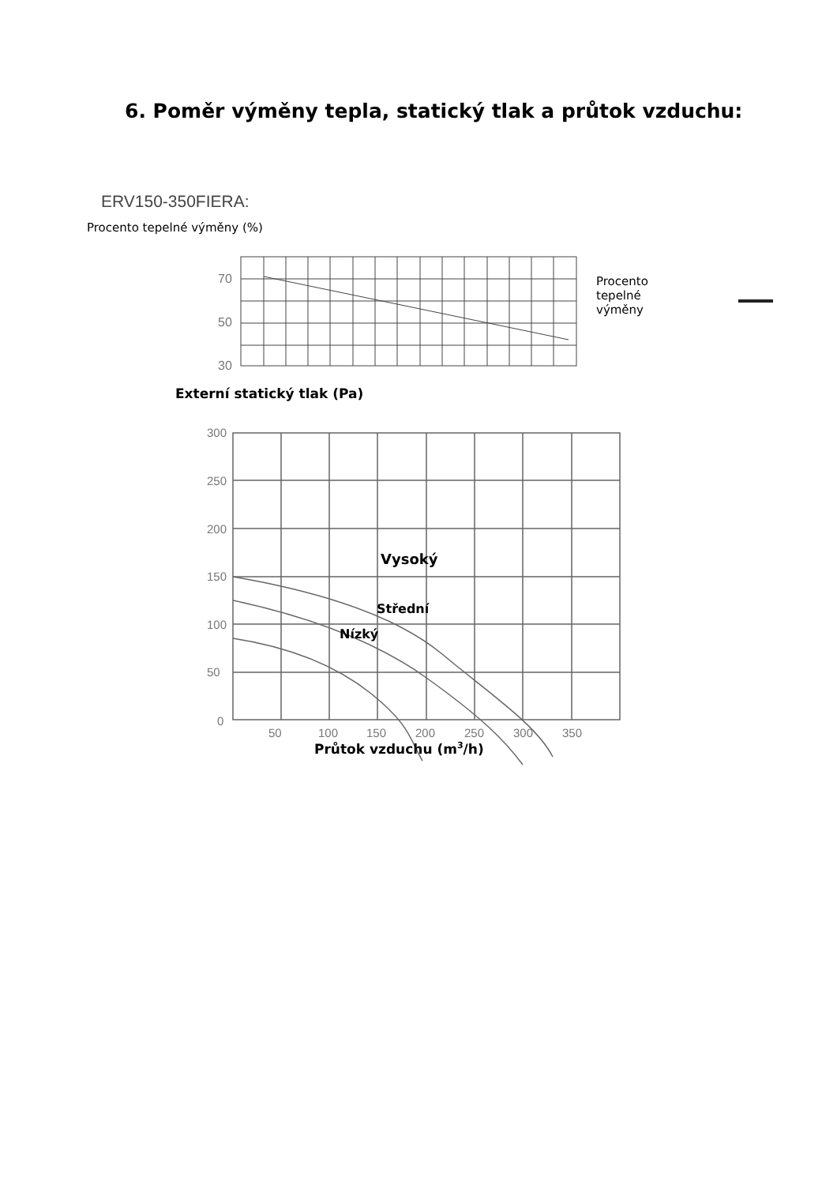6. Poměr výměny tepla, statický tlak a průtok vzduchu:
ERV150-350FIERA:
Procento tepelné výměny (%)
70
50
30
Procento
tepelné
výměny
Externí statický tlak (Pa)
300
250
200
150
100
50
0
50
100
150
200
250
300
350
Vysoký
Střední
Nízký
Průtok vzduchu (m3/h)